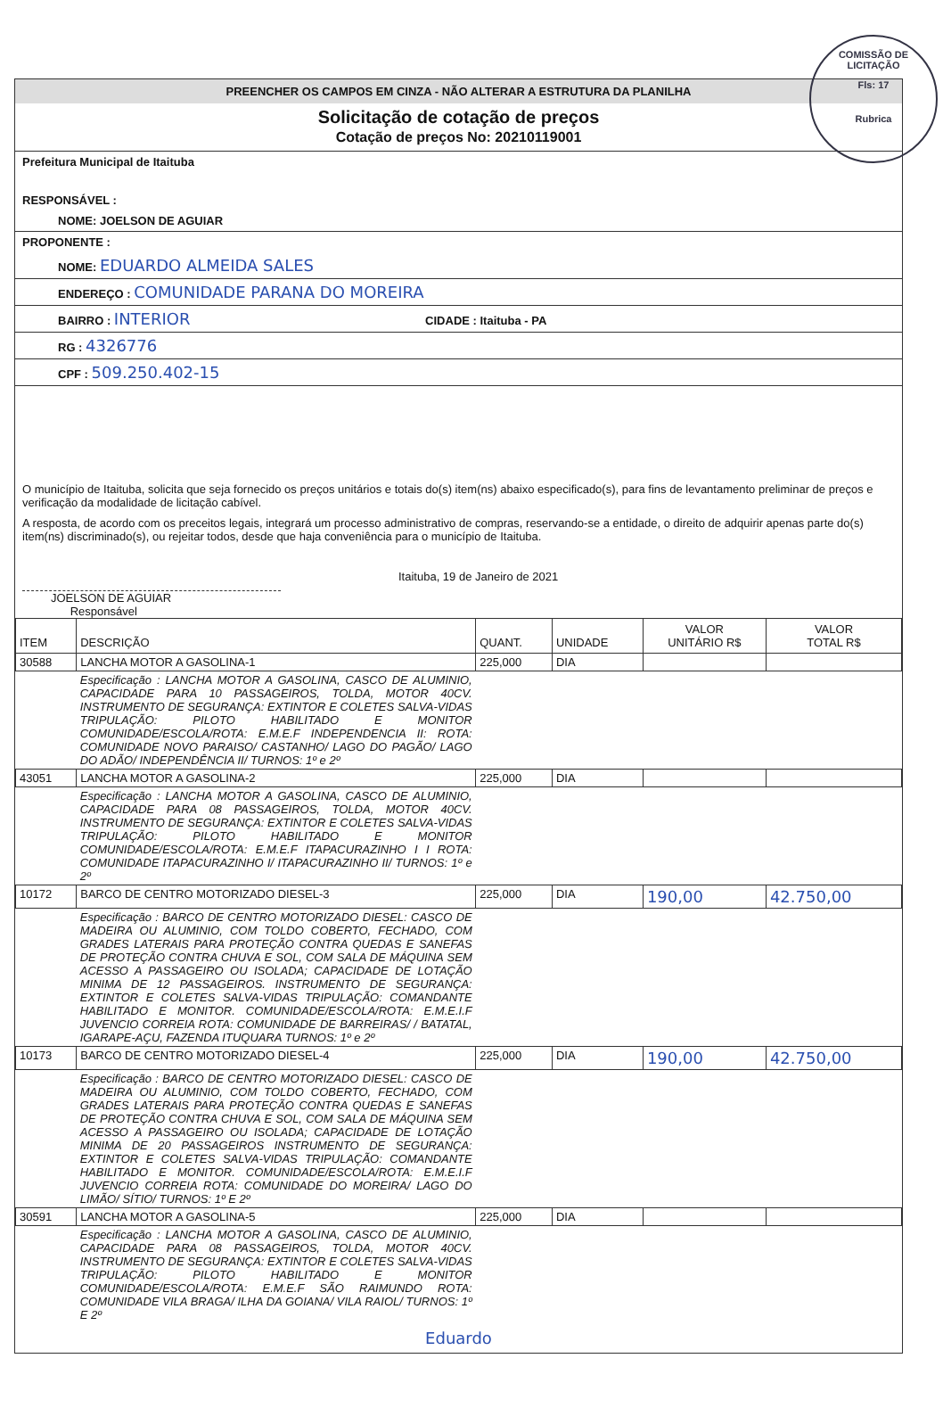COMISSÃO DE LICITAÇÃO
Fls: 17
Rubrica
PREENCHER OS CAMPOS EM CINZA - NÃO ALTERAR A ESTRUTURA DA PLANILHA
Solicitação de cotação de preços
Cotação de preços No: 20210119001
Prefeitura Municipal de Itaituba
RESPONSÁVEL :
NOME: JOELSON DE AGUIAR
PROPONENTE :
NOME: EDUARDO ALMEIDA SALES
ENDEREÇO : COMUNIDADE PARANA DO MOREIRA
BAIRRO : INTERIOR CIDADE : Itaituba - PA
RG : 4326776
CPF : 509.250.402-15
O município de Itaituba, solicita que seja fornecido os preços unitários e totais do(s) item(ns) abaixo especificado(s), para fins de levantamento preliminar de preços e verificação da modalidade de licitação cabível.
A resposta, de acordo com os preceitos legais, integrará um processo administrativo de compras, reservando-se a entidade, o direito de adquirir apenas parte do(s) item(ns) discriminado(s), ou rejeitar todos, desde que haja conveniência para o município de Itaituba.
Itaituba, 19 de Janeiro de 2021
JOELSON DE AGUIAR
Responsável
| ITEM | DESCRIÇÃO | QUANT. | UNIDADE | VALOR UNITÁRIO R$ | VALOR TOTAL R$ |
| --- | --- | --- | --- | --- | --- |
| 30588 | LANCHA MOTOR A GASOLINA-1 | 225,000 | DIA | | |
| | Especificação : LANCHA MOTOR A GASOLINA, CASCO DE ALUMINIO, CAPACIDADE PARA 10 PASSAGEIROS, TOLDA, MOTOR 40CV. INSTRUMENTO DE SEGURANÇA: EXTINTOR E COLETES SALVA-VIDAS TRIPULAÇÃO: PILOTO HABILITADO E MONITOR COMUNIDADE/ESCOLA/ROTA: E.M.E.F INDEPENDENCIA II: ROTA: COMUNIDADE NOVO PARAISO/ CASTANHO/ LAGO DO PAGÃO/ LAGO DO ADÃO/ INDEPENDÊNCIA II/ TURNOS: 1º e 2º | | | | |
| 43051 | LANCHA MOTOR A GASOLINA-2 | 225,000 | DIA | | |
| | Especificação : LANCHA MOTOR A GASOLINA, CASCO DE ALUMINIO, CAPACIDADE PARA 08 PASSAGEIROS, TOLDA, MOTOR 40CV. INSTRUMENTO DE SEGURANÇA: EXTINTOR E COLETES SALVA-VIDAS TRIPULAÇÃO: PILOTO HABILITADO E MONITOR COMUNIDADE/ESCOLA/ROTA: E.M.E.F ITAPACURAZINHO I I ROTA: COMUNIDADE ITAPACURAZINHO I/ ITAPACURAZINHO II/ TURNOS: 1º e 2º | | | | |
| 10172 | BARCO DE CENTRO MOTORIZADO DIESEL-3 | 225,000 | DIA | 190,00 | 42.750,00 |
| | Especificação : BARCO DE CENTRO MOTORIZADO DIESEL: CASCO DE MADEIRA OU ALUMINIO, COM TOLDO COBERTO, FECHADO, COM GRADES LATERAIS PARA PROTEÇÃO CONTRA QUEDAS E SANEFAS DE PROTEÇÃO CONTRA CHUVA E SOL, COM SALA DE MÁQUINA SEM ACESSO A PASSAGEIRO OU ISOLADA; CAPACIDADE DE LOTAÇÃO MINIMA DE 12 PASSAGEIROS. INSTRUMENTO DE SEGURANÇA: EXTINTOR E COLETES SALVA-VIDAS TRIPULAÇÃO: COMANDANTE HABILITADO E MONITOR. COMUNIDADE/ESCOLA/ROTA: E.M.E.I.F JUVENCIO CORREIA ROTA: COMUNIDADE DE BARREIRAS/ / BATATAL, IGARAPE-AÇU, FAZENDA ITUQUARA TURNOS: 1º e 2º | | | | |
| 10173 | BARCO DE CENTRO MOTORIZADO DIESEL-4 | 225,000 | DIA | 190,00 | 42.750,00 |
| | Especificação : BARCO DE CENTRO MOTORIZADO DIESEL: CASCO DE MADEIRA OU ALUMINIO, COM TOLDO COBERTO, FECHADO, COM GRADES LATERAIS PARA PROTEÇÃO CONTRA QUEDAS E SANEFAS DE PROTEÇÃO CONTRA CHUVA E SOL, COM SALA DE MÁQUINA SEM ACESSO A PASSAGEIRO OU ISOLADA; CAPACIDADE DE LOTAÇÃO MINIMA DE 20 PASSAGEIROS INSTRUMENTO DE SEGURANÇA: EXTINTOR E COLETES SALVA-VIDAS TRIPULAÇÃO: COMANDANTE HABILITADO E MONITOR. COMUNIDADE/ESCOLA/ROTA: E.M.E.I.F JUVENCIO CORREIA ROTA: COMUNIDADE DO MOREIRA/ LAGO DO LIMÃO/ SÍTIO/ TURNOS: 1º E 2º | | | | |
| 30591 | LANCHA MOTOR A GASOLINA-5 | 225,000 | DIA | | |
| | Especificação : LANCHA MOTOR A GASOLINA, CASCO DE ALUMINIO, CAPACIDADE PARA 08 PASSAGEIROS, TOLDA, MOTOR 40CV. INSTRUMENTO DE SEGURANÇA: EXTINTOR E COLETES SALVA-VIDAS TRIPULAÇÃO: PILOTO HABILITADO E MONITOR COMUNIDADE/ESCOLA/ROTA: E.M.E.F SÃO RAIMUNDO ROTA: COMUNIDADE VILA BRAGA/ ILHA DA GOIANA/ VILA RAIOL/ TURNOS: 1º E 2º | | | | |
Eduardo